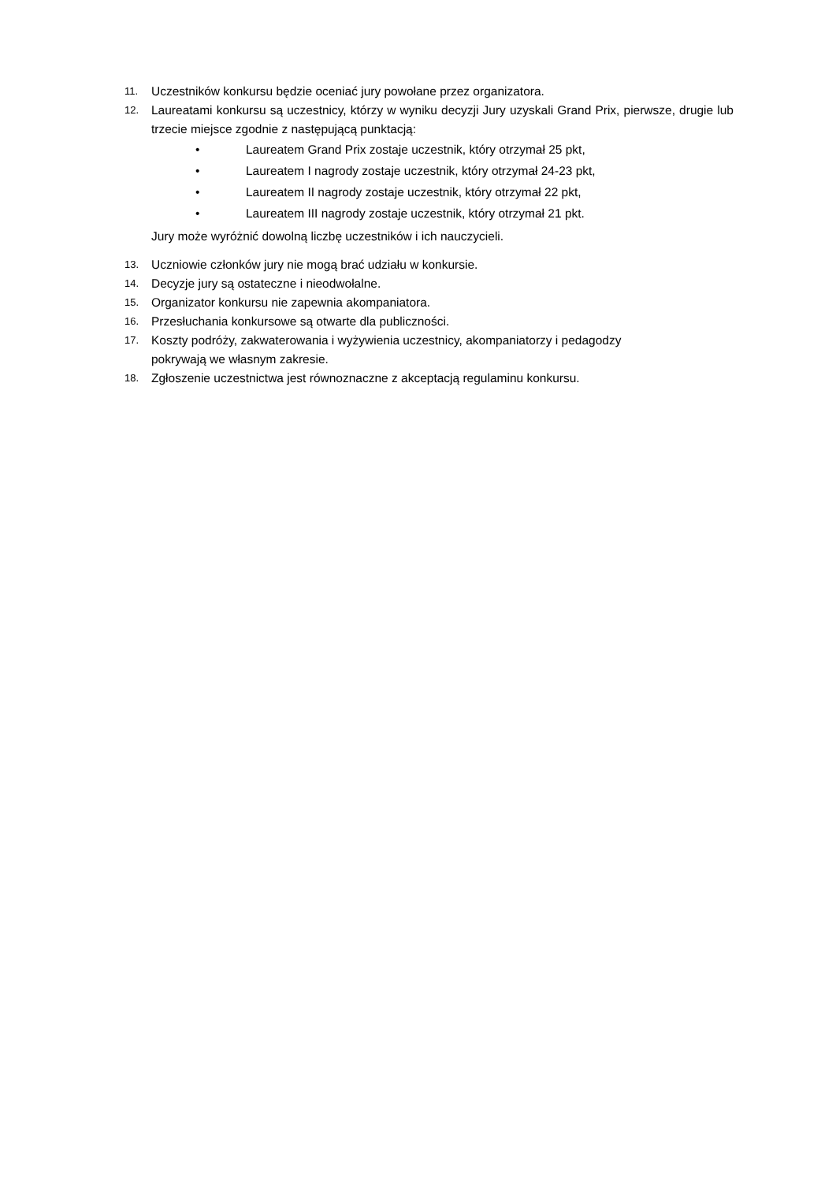11. Uczestników konkursu będzie oceniać jury powołane przez organizatora.
12. Laureatami konkursu są uczestnicy, którzy w wyniku decyzji Jury uzyskali Grand Prix, pierwsze, drugie lub trzecie miejsce zgodnie z następującą punktacją:
• Laureatem Grand Prix zostaje uczestnik, który otrzymał 25 pkt,
• Laureatem I nagrody zostaje uczestnik, który otrzymał 24-23 pkt,
• Laureatem II nagrody zostaje uczestnik, który otrzymał 22 pkt,
• Laureatem III nagrody zostaje uczestnik, który otrzymał 21 pkt.
Jury może wyróżnić dowolną liczbę uczestników i ich nauczycieli.
13. Uczniowie członków jury nie mogą brać udziału w konkursie.
14. Decyzje jury są ostateczne i nieodwołalne.
15. Organizator konkursu nie zapewnia akompaniatora.
16. Przesłuchania konkursowe są otwarte dla publiczności.
17. Koszty podróży, zakwaterowania i wyżywienia uczestnicy, akompaniatorzy i pedagodzy
pokrywają we własnym zakresie.
18. Zgłoszenie uczestnictwa jest równoznaczne z akceptacją regulaminu konkursu.